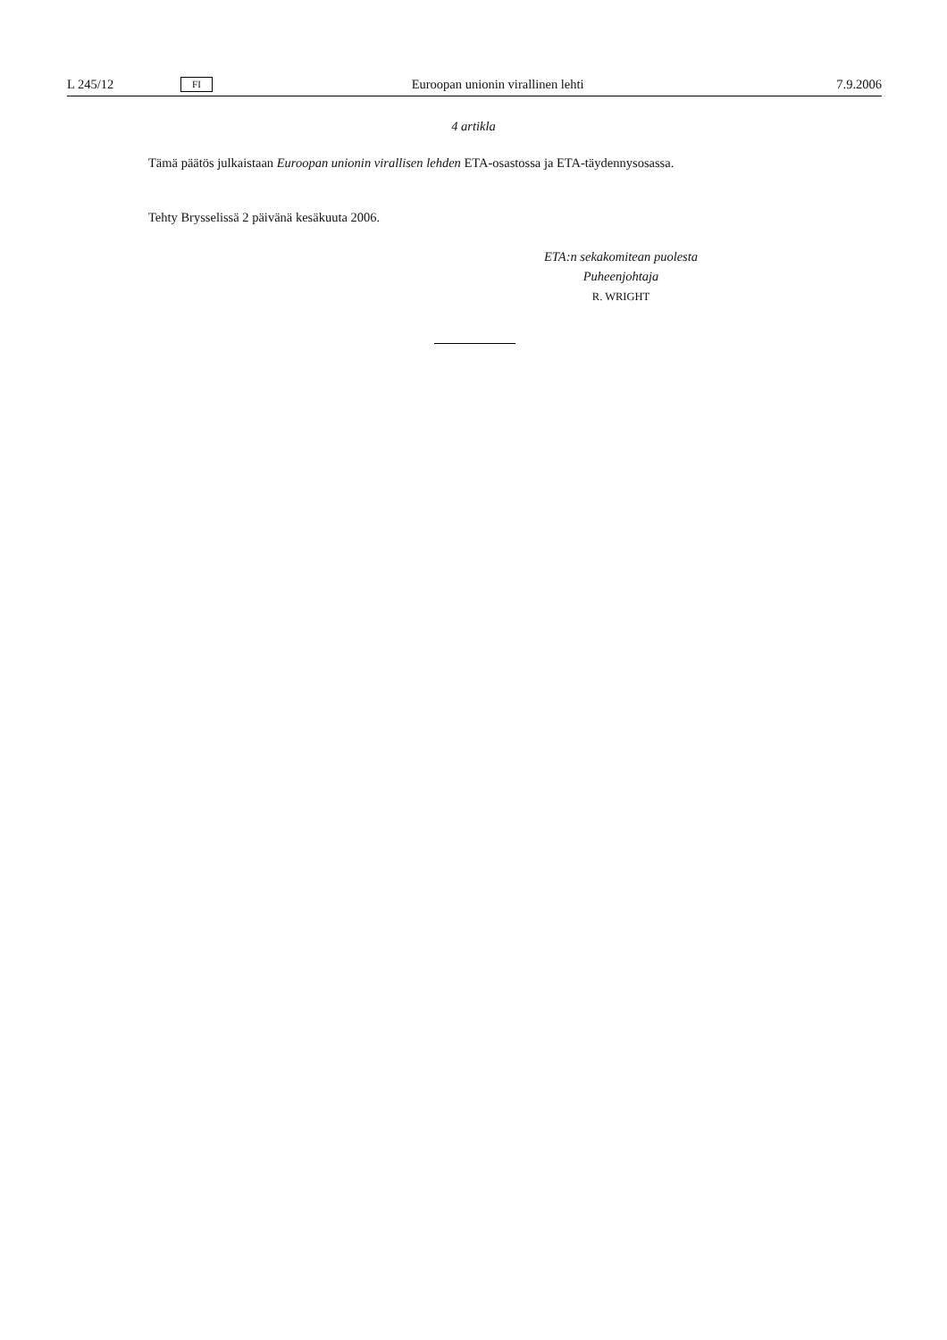L 245/12 FI Euroopan unionin virallinen lehti 7.9.2006
4 artikla
Tämä päätös julkaistaan Euroopan unionin virallisen lehden ETA-osastossa ja ETA-täydennysosassa.
Tehty Brysselissä 2 päivänä kesäkuuta 2006.
ETA:n sekakomitean puolesta
Puheenjohtaja
R. WRIGHT